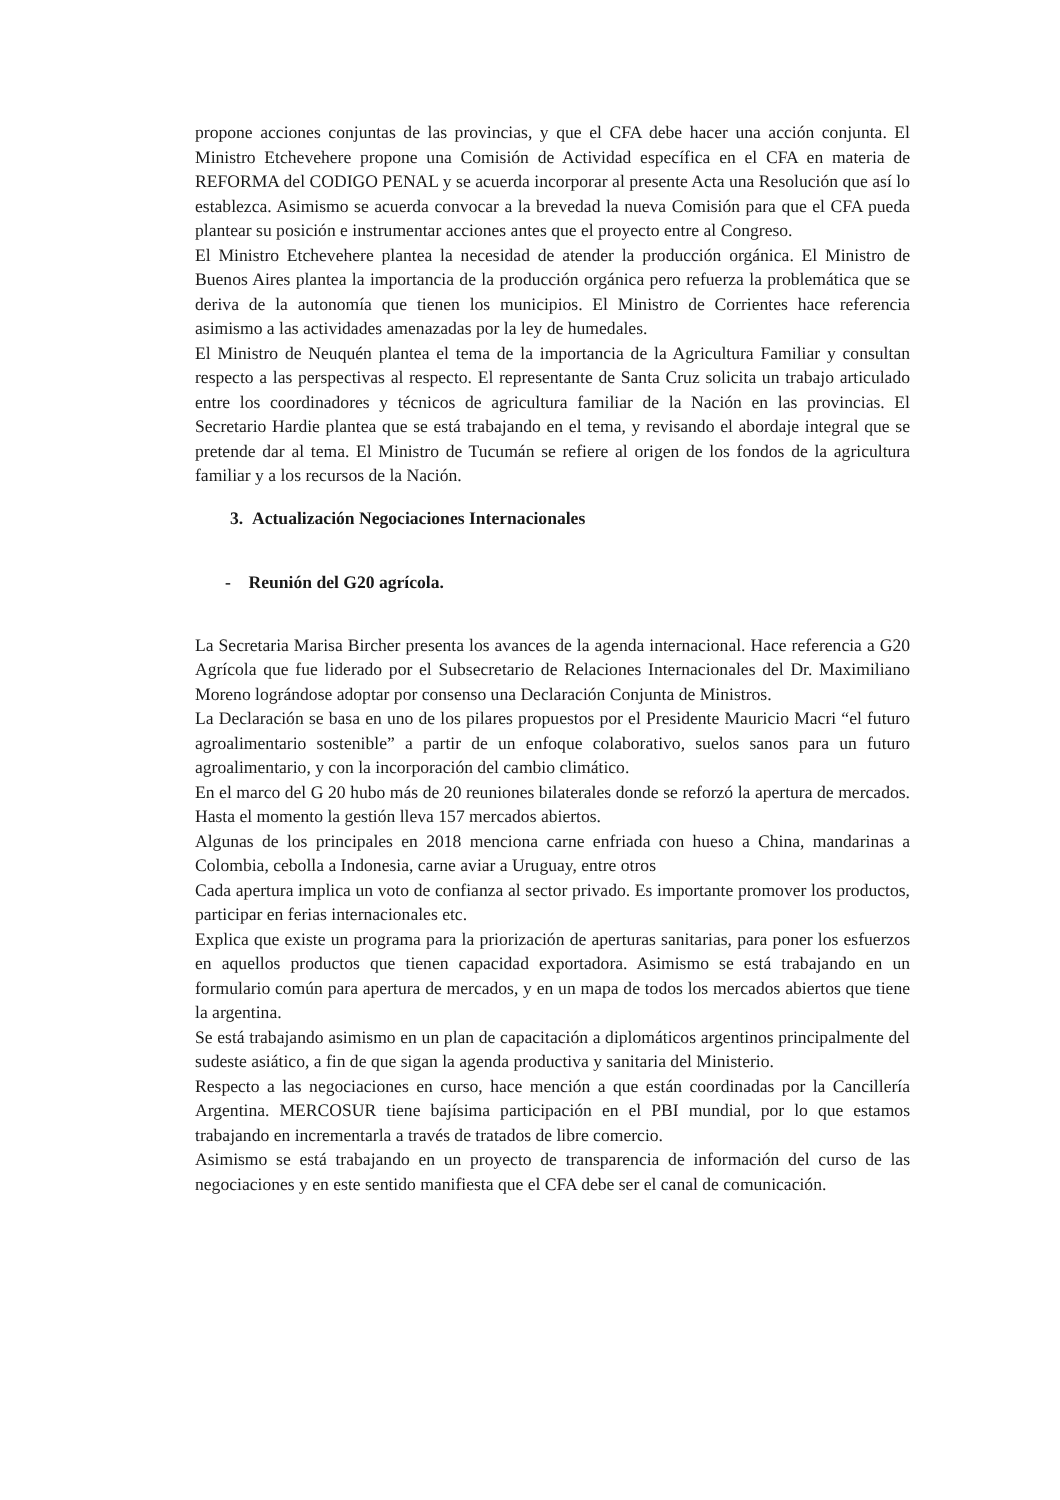propone acciones conjuntas de las provincias, y que el CFA debe hacer una acción conjunta. El Ministro Etchevehere propone una Comisión de Actividad específica en el CFA en materia de REFORMA del CODIGO PENAL y se acuerda incorporar al presente Acta una Resolución que así lo establezca. Asimismo se acuerda convocar a la brevedad la nueva Comisión para que el CFA pueda plantear su posición e instrumentar acciones antes que el proyecto entre al Congreso.
El Ministro Etchevehere plantea la necesidad de atender la producción orgánica. El Ministro de Buenos Aires plantea la importancia de la producción orgánica pero refuerza la problemática que se deriva de la autonomía que tienen los municipios. El Ministro de Corrientes hace referencia asimismo a las actividades amenazadas por la ley de humedales.
El Ministro de Neuquén plantea el tema de la importancia de la Agricultura Familiar y consultan respecto a las perspectivas al respecto. El representante de Santa Cruz solicita un trabajo articulado entre los coordinadores y técnicos de agricultura familiar de la Nación en las provincias. El Secretario Hardie plantea que se está trabajando en el tema, y revisando el abordaje integral que se pretende dar al tema. El Ministro de Tucumán se refiere al origen de los fondos de la agricultura familiar y a los recursos de la Nación.
3. Actualización Negociaciones Internacionales
- Reunión del G20 agrícola.
La Secretaria Marisa Bircher presenta los avances de la agenda internacional. Hace referencia a G20 Agrícola que fue liderado por el Subsecretario de Relaciones Internacionales del Dr. Maximiliano Moreno lográndose adoptar por consenso una Declaración Conjunta de Ministros.
La Declaración se basa en uno de los pilares propuestos por el Presidente Mauricio Macri “el futuro agroalimentario sostenible” a partir de un enfoque colaborativo, suelos sanos para un futuro agroalimentario, y con la incorporación del cambio climático.
En el marco del G 20 hubo más de 20 reuniones bilaterales donde se reforzó la apertura de mercados. Hasta el momento la gestión lleva 157 mercados abiertos.
Algunas de los principales en 2018 menciona carne enfriada con hueso a China, mandarinas a Colombia, cebolla a Indonesia, carne aviar a Uruguay, entre otros
Cada apertura implica un voto de confianza al sector privado. Es importante promover los productos, participar en ferias internacionales etc.
Explica que existe un programa para la priorización de aperturas sanitarias, para poner los esfuerzos en aquellos productos que tienen capacidad exportadora. Asimismo se está trabajando en un formulario común para apertura de mercados, y en un mapa de todos los mercados abiertos que tiene la argentina.
Se está trabajando asimismo en un plan de capacitación a diplomáticos argentinos principalmente del sudeste asiático, a fin de que sigan la agenda productiva y sanitaria del Ministerio.
Respecto a las negociaciones en curso, hace mención a que están coordinadas por la Cancillería Argentina. MERCOSUR tiene bajísima participación en el PBI mundial, por lo que estamos trabajando en incrementarla a través de tratados de libre comercio.
Asimismo se está trabajando en un proyecto de transparencia de información del curso de las negociaciones y en este sentido manifiesta que el CFA debe ser el canal de comunicación.